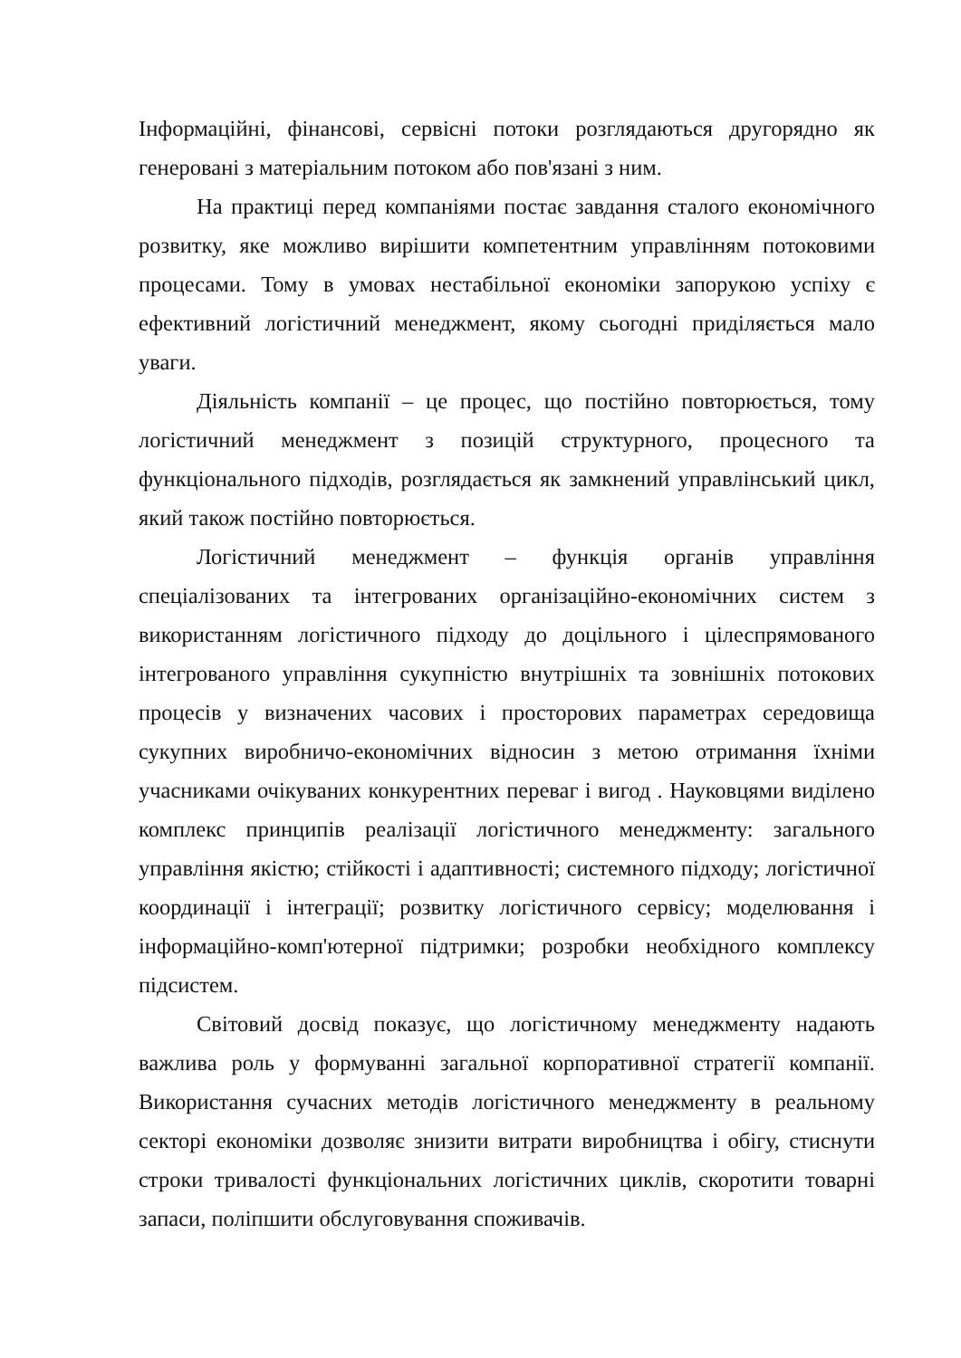Інформаційні, фінансові, сервісні потоки розглядаються другорядно як генеровані з матеріальним потоком або пов'язані з ним.
На практиці перед компаніями постає завдання сталого економічного розвитку, яке можливо вирішити компетентним управлінням потоковими процесами. Тому в умовах нестабільної економіки запорукою успіху є ефективний логістичний менеджмент, якому сьогодні приділяється мало уваги.
Діяльність компанії – це процес, що постійно повторюється, тому логістичний менеджмент з позицій структурного, процесного та функціонального підходів, розглядається як замкнений управлінський цикл, який також постійно повторюється.
Логістичний менеджмент – функція органів управління спеціалізованих та інтегрованих організаційно-економічних систем з використанням логістичного підходу до доцільного і цілеспрямованого інтегрованого управління сукупністю внутрішніх та зовнішніх потокових процесів у визначених часових і просторових параметрах середовища сукупних виробничо-економічних відносин з метою отримання їхніми учасниками очікуваних конкурентних переваг і вигод . Науковцями виділено комплекс принципів реалізації логістичного менеджменту: загального управління якістю; стійкості і адаптивності; системного підходу; логістичної координації і інтеграції; розвитку логістичного сервісу; моделювання і інформаційно-комп'ютерної підтримки; розробки необхідного комплексу підсистем.
Світовий досвід показує, що логістичному менеджменту надають важлива роль у формуванні загальної корпоративної стратегії компанії. Використання сучасних методів логістичного менеджменту в реальному секторі економіки дозволяє знизити витрати виробництва і обігу, стиснути строки тривалості функціональних логістичних циклів, скоротити товарні запаси, поліпшити обслуговування споживачів.